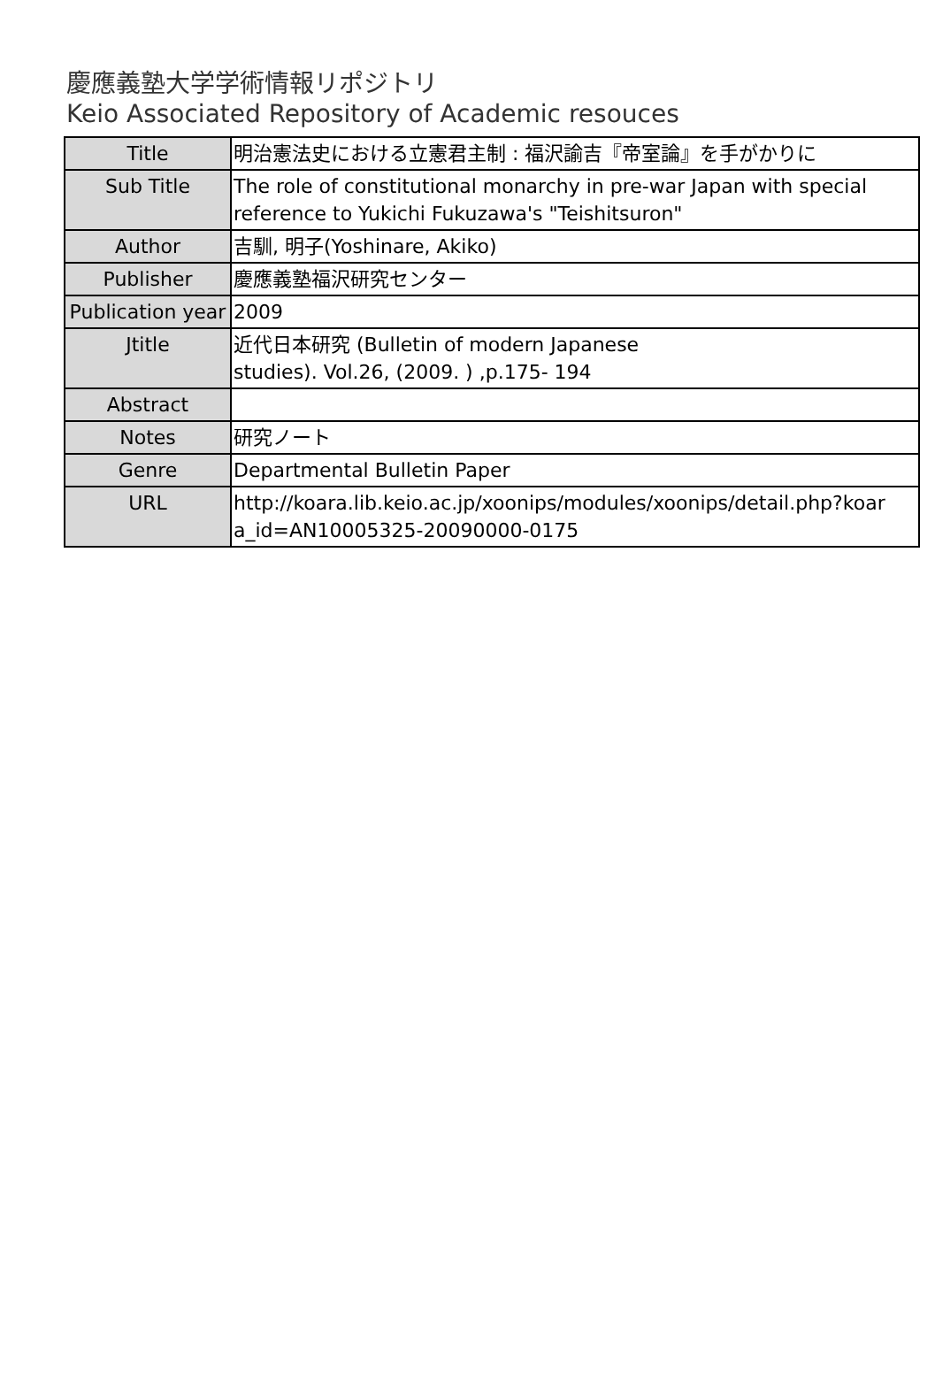慶應義塾大学学術情報リポジトリ
Keio Associated Repository of Academic resouces
| Title | 明治憲法史における立憲君主制 : 福沢諭吉『帝室論』を手がかりに |
| Sub Title | The role of constitutional monarchy in pre-war Japan with special reference to Yukichi Fukuzawa's "Teishitsuron" |
| Author | 吉馴, 明子(Yoshinare, Akiko) |
| Publisher | 慶應義塾福沢研究センター |
| Publication year | 2009 |
| Jtitle | 近代日本研究 (Bulletin of modern Japanese studies). Vol.26, (2009. ) ,p.175- 194 |
| Abstract | |
| Notes | 研究ノート |
| Genre | Departmental Bulletin Paper |
| URL | http://koara.lib.keio.ac.jp/xoonips/modules/xoonips/detail.php?koar a_id=AN10005325-20090000-0175 |